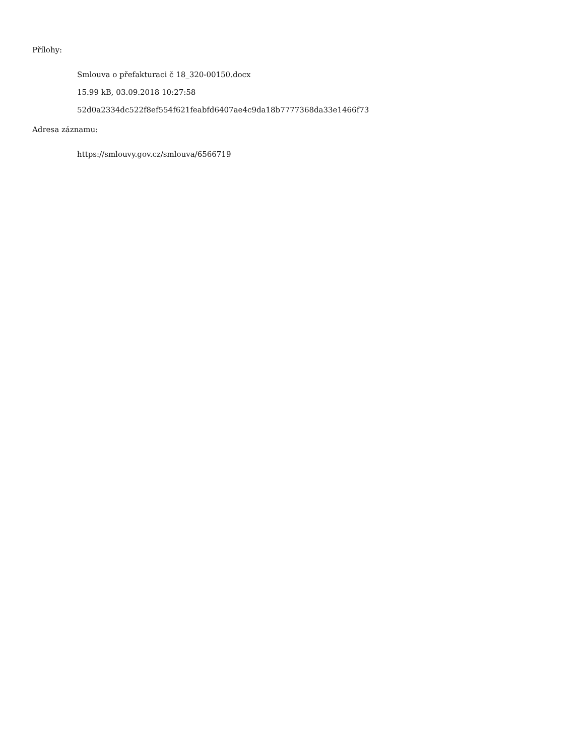Přílohy:
Smlouva o přefakturaci č 18_320-00150.docx
15.99 kB, 03.09.2018 10:27:58
52d0a2334dc522f8ef554f621feabfd6407ae4c9da18b7777368da33e1466f73
Adresa záznamu:
https://smlouvy.gov.cz/smlouva/6566719